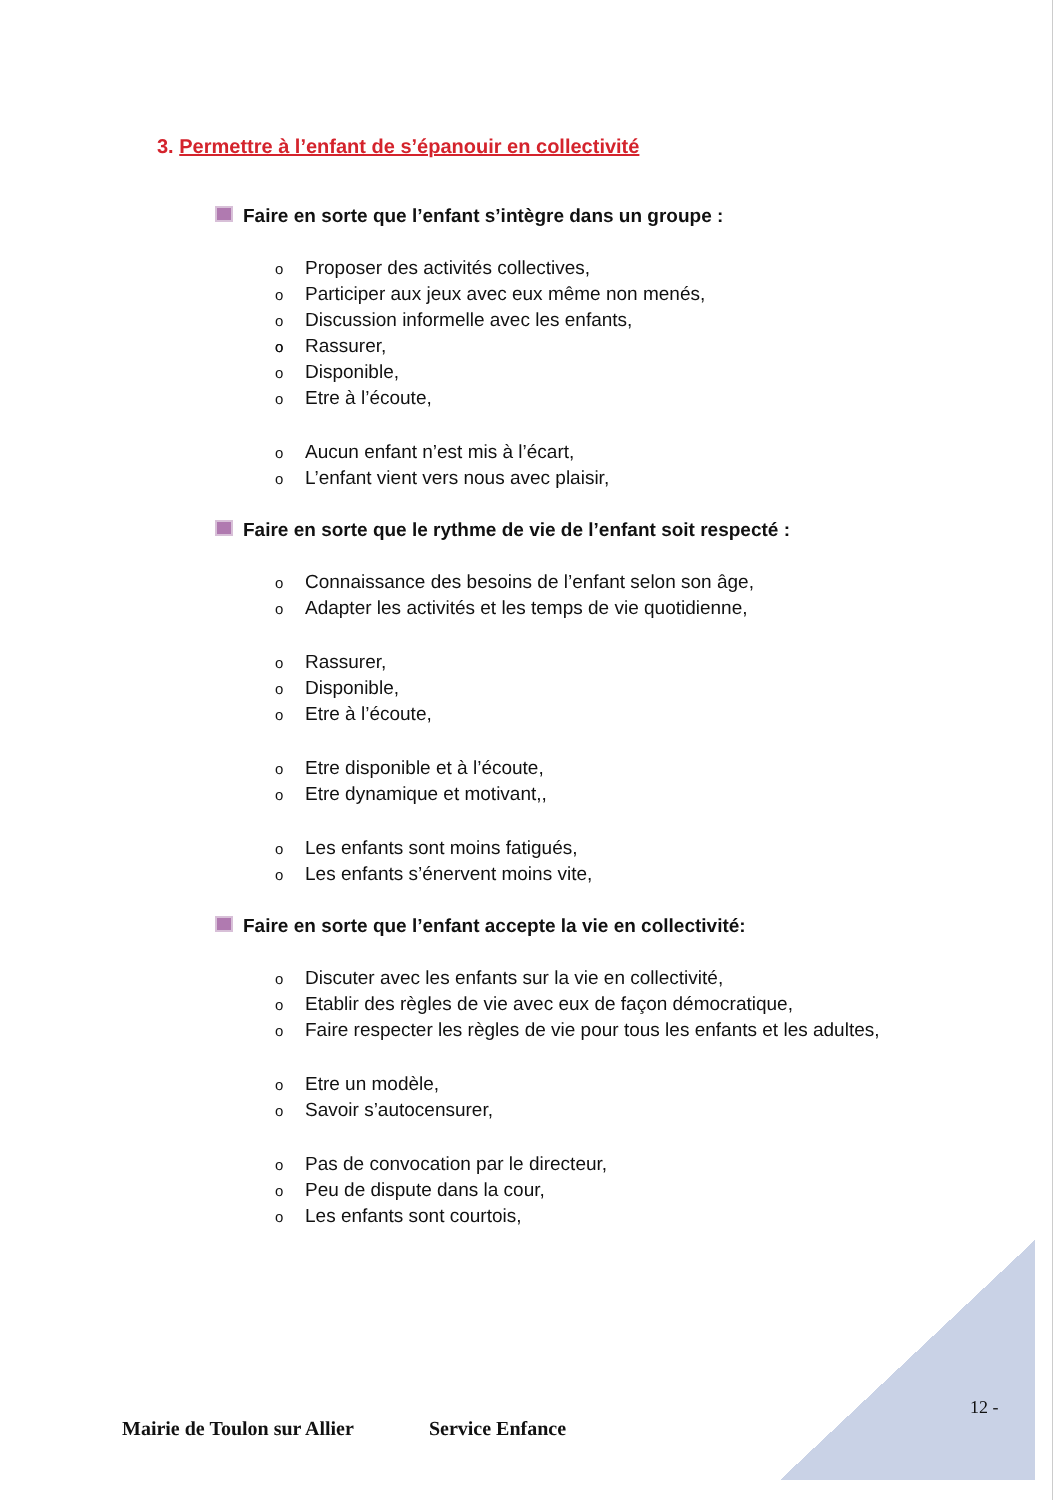3. Permettre à l’enfant de s’épanouir en collectivité
Faire en sorte que l’enfant s’intègre dans un groupe :
Proposer des activités collectives,
Participer aux jeux avec eux même non menés,
Discussion informelle avec les enfants,
Rassurer,
Disponible,
Etre à l’écoute,
Aucun enfant n’est mis à l’écart,
L’enfant vient vers nous avec plaisir,
Faire en sorte que le rythme de vie de l’enfant soit respecté :
Connaissance des besoins de l’enfant selon son âge,
Adapter les activités et les temps de vie quotidienne,
Rassurer,
Disponible,
Etre à l’écoute,
Etre disponible et à l’écoute,
Etre dynamique et motivant,,
Les enfants sont moins fatigués,
Les enfants s’énervent moins vite,
Faire en sorte que l’enfant accepte la vie en collectivité:
Discuter avec les enfants sur la vie en collectivité,
Etablir des règles de vie avec eux de façon démocratique,
Faire respecter les règles de vie pour tous les enfants et les adultes,
Etre un modèle,
Savoir s’autocensurer,
Pas de convocation par le directeur,
Peu de dispute dans la cour,
Les enfants sont courtois,
12 -
Mairie de Toulon sur Allier Service Enfance